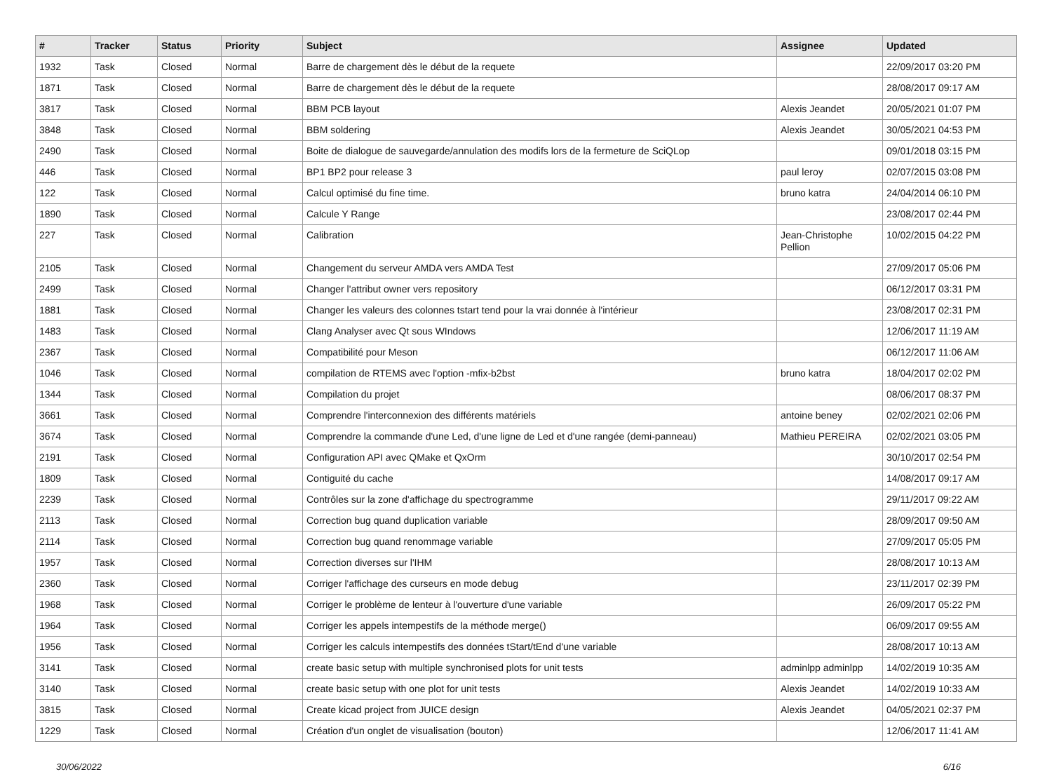| # | Tracker | Status | Priority | Subject | Assignee | Updated |
| --- | --- | --- | --- | --- | --- | --- |
| 1932 | Task | Closed | Normal | Barre de chargement dès le début de la requete | | 22/09/2017 03:20 PM |
| 1871 | Task | Closed | Normal | Barre de chargement dès le début de la requete | | 28/08/2017 09:17 AM |
| 3817 | Task | Closed | Normal | BBM PCB layout | Alexis Jeandet | 20/05/2021 01:07 PM |
| 3848 | Task | Closed | Normal | BBM soldering | Alexis Jeandet | 30/05/2021 04:53 PM |
| 2490 | Task | Closed | Normal | Boite de dialogue de sauvegarde/annulation des modifs lors de la fermeture de SciQLop | | 09/01/2018 03:15 PM |
| 446 | Task | Closed | Normal | BP1 BP2 pour release 3 | paul leroy | 02/07/2015 03:08 PM |
| 122 | Task | Closed | Normal | Calcul optimisé du fine time. | bruno katra | 24/04/2014 06:10 PM |
| 1890 | Task | Closed | Normal | Calcule Y Range | | 23/08/2017 02:44 PM |
| 227 | Task | Closed | Normal | Calibration | Jean-Christophe Pellion | 10/02/2015 04:22 PM |
| 2105 | Task | Closed | Normal | Changement du serveur AMDA vers AMDA Test | | 27/09/2017 05:06 PM |
| 2499 | Task | Closed | Normal | Changer l'attribut owner vers repository | | 06/12/2017 03:31 PM |
| 1881 | Task | Closed | Normal | Changer les valeurs des colonnes tstart tend pour la vrai donnée à l'intérieur | | 23/08/2017 02:31 PM |
| 1483 | Task | Closed | Normal | Clang Analyser avec Qt sous WIndows | | 12/06/2017 11:19 AM |
| 2367 | Task | Closed | Normal | Compatibilité pour Meson | | 06/12/2017 11:06 AM |
| 1046 | Task | Closed | Normal | compilation de RTEMS avec l'option -mfix-b2bst | bruno katra | 18/04/2017 02:02 PM |
| 1344 | Task | Closed | Normal | Compilation du projet | | 08/06/2017 08:37 PM |
| 3661 | Task | Closed | Normal | Comprendre l'interconnexion des différents matériels | antoine beney | 02/02/2021 02:06 PM |
| 3674 | Task | Closed | Normal | Comprendre la commande d'une Led, d'une ligne de Led et d'une rangée (demi-panneau) | Mathieu PEREIRA | 02/02/2021 03:05 PM |
| 2191 | Task | Closed | Normal | Configuration API avec QMake et QxOrm | | 30/10/2017 02:54 PM |
| 1809 | Task | Closed | Normal | Contiguité du cache | | 14/08/2017 09:17 AM |
| 2239 | Task | Closed | Normal | Contrôles sur la zone d'affichage du spectrogramme | | 29/11/2017 09:22 AM |
| 2113 | Task | Closed | Normal | Correction bug quand duplication variable | | 28/09/2017 09:50 AM |
| 2114 | Task | Closed | Normal | Correction bug quand renommage variable | | 27/09/2017 05:05 PM |
| 1957 | Task | Closed | Normal | Correction diverses sur l'IHM | | 28/08/2017 10:13 AM |
| 2360 | Task | Closed | Normal | Corriger l'affichage des curseurs en mode debug | | 23/11/2017 02:39 PM |
| 1968 | Task | Closed | Normal | Corriger le problème de lenteur à l'ouverture d'une variable | | 26/09/2017 05:22 PM |
| 1964 | Task | Closed | Normal | Corriger les appels intempestifs de la méthode merge() | | 06/09/2017 09:55 AM |
| 1956 | Task | Closed | Normal | Corriger les calculs intempestifs des données tStart/tEnd d'une variable | | 28/08/2017 10:13 AM |
| 3141 | Task | Closed | Normal | create basic setup with multiple synchronised plots for unit tests | adminlpp adminlpp | 14/02/2019 10:35 AM |
| 3140 | Task | Closed | Normal | create basic setup with one plot for unit tests | Alexis Jeandet | 14/02/2019 10:33 AM |
| 3815 | Task | Closed | Normal | Create kicad project from JUICE design | Alexis Jeandet | 04/05/2021 02:37 PM |
| 1229 | Task | Closed | Normal | Création d'un onglet de visualisation (bouton) | | 12/06/2017 11:41 AM |
30/06/2022 6/16